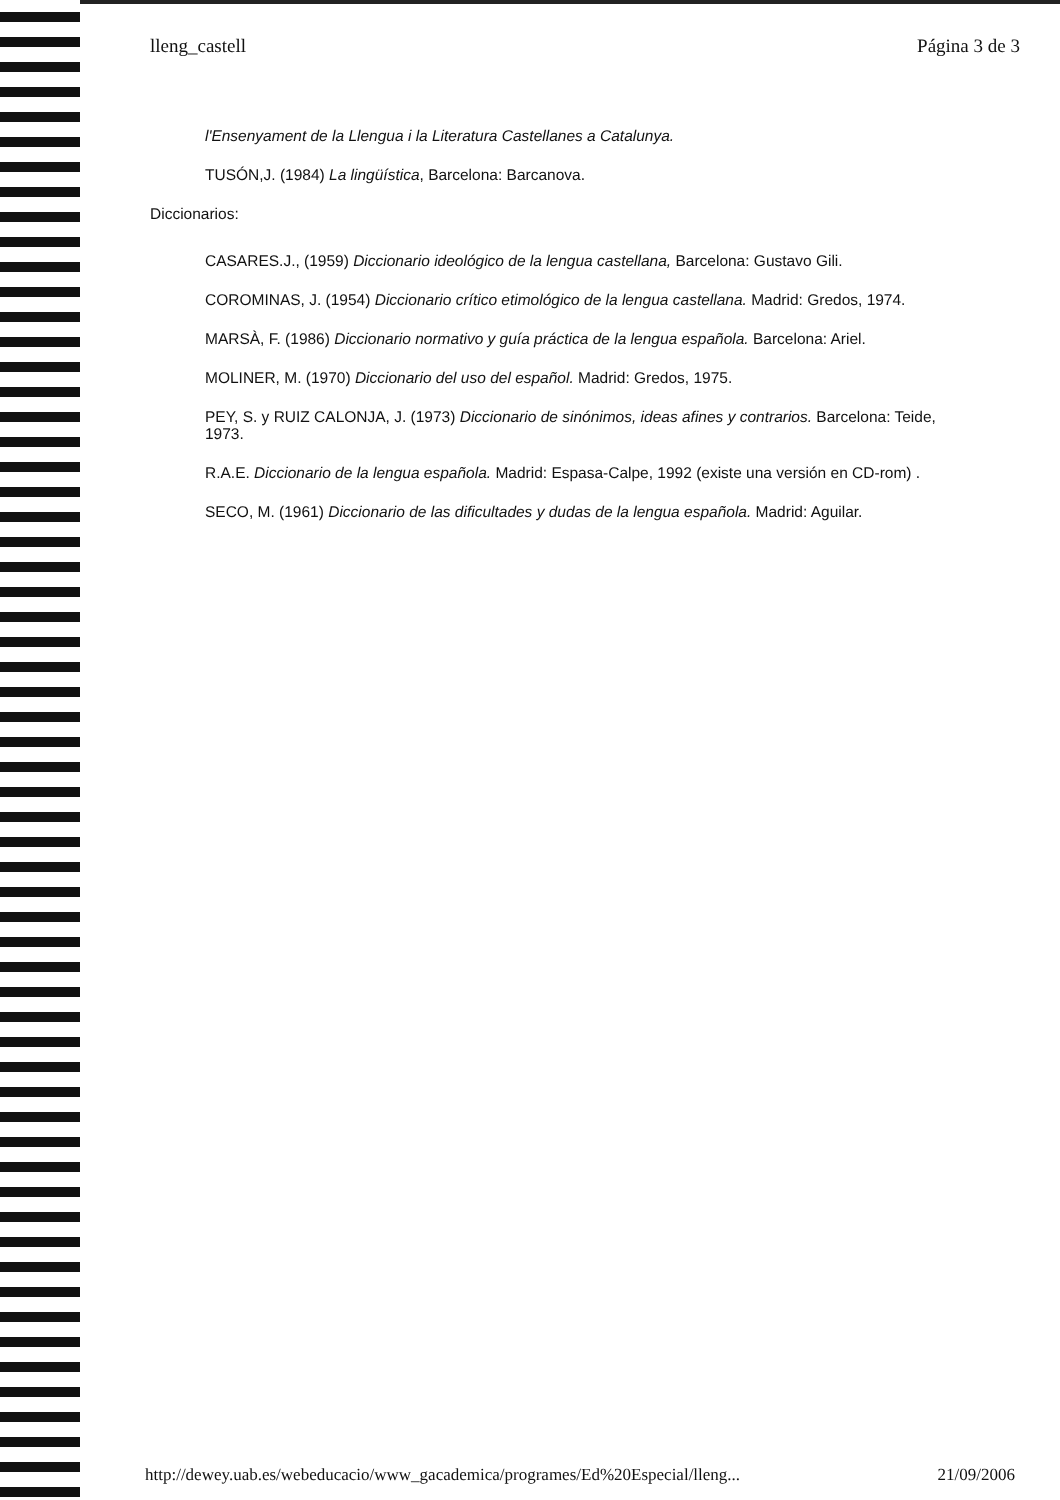lleng_castell Página 3 de 3
l'Ensenyament de la Llengua i la Literatura Castellanes a Catalunya.
TUSÓN,J. (1984) La lingüística, Barcelona: Barcanova.
Diccionarios:
CASARES.J., (1959) Diccionario ideológico de la lengua castellana, Barcelona: Gustavo Gili.
COROMINAS, J. (1954) Diccionario crítico etimológico de la lengua castellana. Madrid: Gredos, 1974.
MARSÀ, F. (1986) Diccionario normativo y guía práctica de la lengua española. Barcelona: Ariel.
MOLINER, M. (1970) Diccionario del uso del español. Madrid: Gredos, 1975.
PEY, S. y RUIZ CALONJA, J. (1973) Diccionario de sinónimos, ideas afines y contrarios. Barcelona: Teide, 1973.
R.A.E. Diccionario de la lengua española. Madrid: Espasa-Calpe, 1992 (existe una versión en CD-rom) .
SECO, M. (1961) Diccionario de las dificultades y dudas de la lengua española. Madrid: Aguilar.
http://dewey.uab.es/webeducacio/www_gacademica/programes/Ed%20Especial/lleng... 21/09/2006